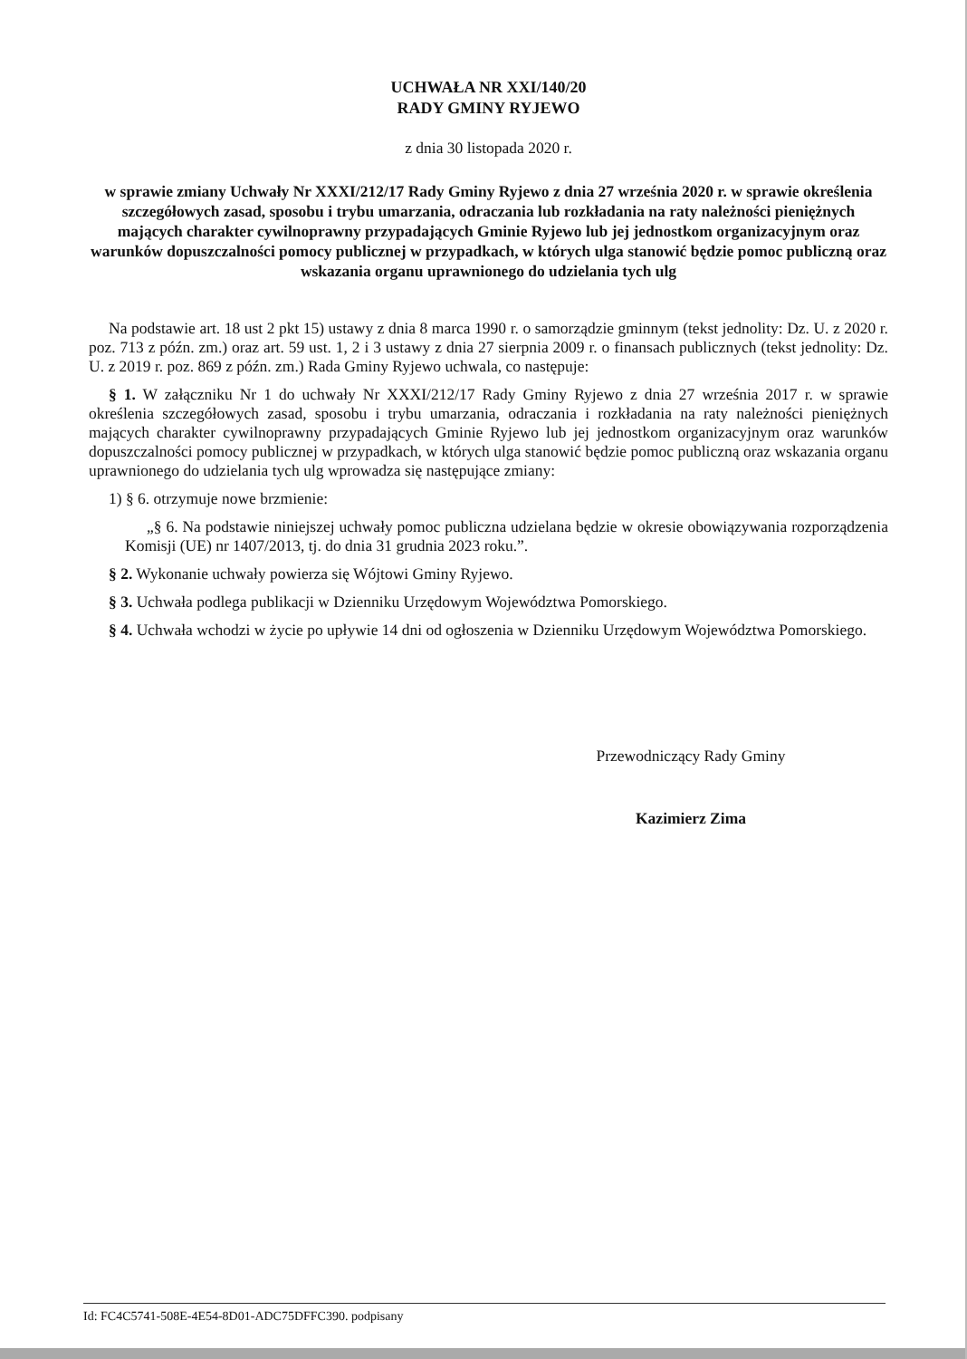UCHWAŁA NR XXI/140/20
RADY GMINY RYJEWO
z dnia 30 listopada 2020 r.
w sprawie zmiany Uchwały Nr XXXI/212/17 Rady Gminy Ryjewo z dnia 27 września 2020 r. w sprawie określenia szczegółowych zasad, sposobu i trybu umarzania, odraczania lub rozkładania na raty należności pieniężnych mających charakter cywilnoprawny przypadających Gminie Ryjewo lub jej jednostkom organizacyjnym oraz warunków dopuszczalności pomocy publicznej w przypadkach, w których ulga stanowić będzie pomoc publiczną oraz wskazania organu uprawnionego do udzielania tych ulg
Na podstawie art. 18 ust 2 pkt 15) ustawy z dnia 8 marca 1990 r. o samorządzie gminnym (tekst jednolity: Dz. U. z 2020 r. poz. 713 z późn. zm.) oraz art. 59 ust. 1, 2 i 3 ustawy z dnia 27 sierpnia 2009 r. o finansach publicznych (tekst jednolity: Dz. U. z 2019 r. poz. 869 z późn. zm.) Rada Gminy Ryjewo uchwala, co następuje:
§ 1. W załączniku Nr 1 do uchwały Nr XXXI/212/17 Rady Gminy Ryjewo z dnia 27 września 2017 r. w sprawie określenia szczegółowych zasad, sposobu i trybu umarzania, odraczania i rozkładania na raty należności pieniężnych mających charakter cywilnoprawny przypadających Gminie Ryjewo lub jej jednostkom organizacyjnym oraz warunków dopuszczalności pomocy publicznej w przypadkach, w których ulga stanowić będzie pomoc publiczną oraz wskazania organu uprawnionego do udzielania tych ulg wprowadza się następujące zmiany:
1) § 6. otrzymuje nowe brzmienie:
„§ 6. Na podstawie niniejszej uchwały pomoc publiczna udzielana będzie w okresie obowiązywania rozporządzenia Komisji (UE) nr 1407/2013, tj. do dnia 31 grudnia 2023 roku.”.
§ 2. Wykonanie uchwały powierza się Wójtowi Gminy Ryjewo.
§ 3. Uchwała podlega publikacji w Dzienniku Urzędowym Województwa Pomorskiego.
§ 4. Uchwała wchodzi w życie po upływie 14 dni od ogłoszenia w Dzienniku Urzędowym Województwa Pomorskiego.
Przewodniczący Rady Gminy
Kazimierz Zima
Id: FC4C5741-508E-4E54-8D01-ADC75DFFC390. podpisany